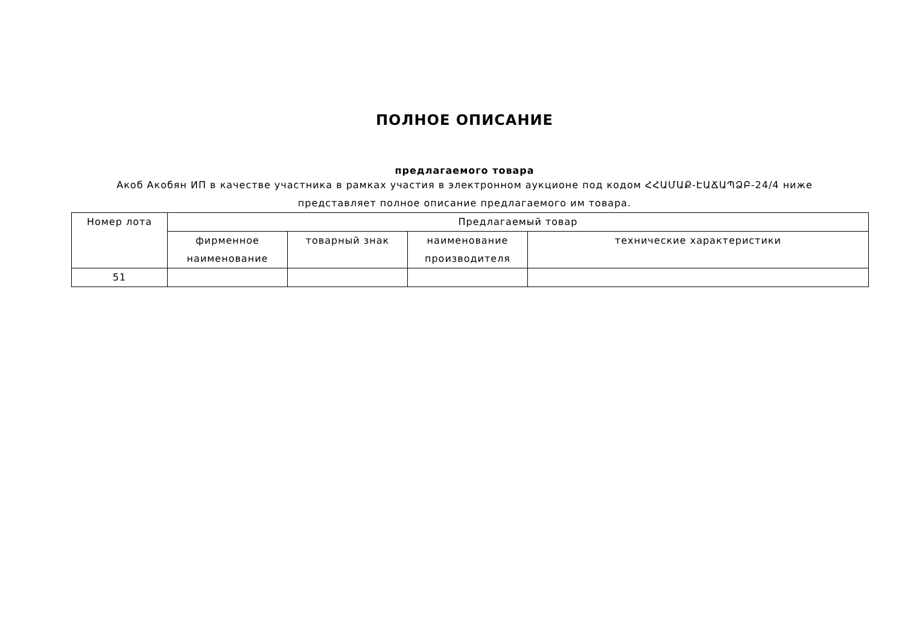ПОЛНОЕ ОПИСАНИЕ
предлагаемого товара
Акоб Акобян ИП в качестве участника в рамках участия в электронном аукционе под кодом ՀՀԱՄԱՔ-ԷԱՃԱՊՁԲ-24/4 ниже
представляет полное описание предлагаемого им товара.
| Номер лота | Предлагаемый товар | | | |
| --- | --- | --- | --- | --- |
| | фирменное наименование | товарный знак | наименование производителя | технические характеристики |
| 51 | | | | |